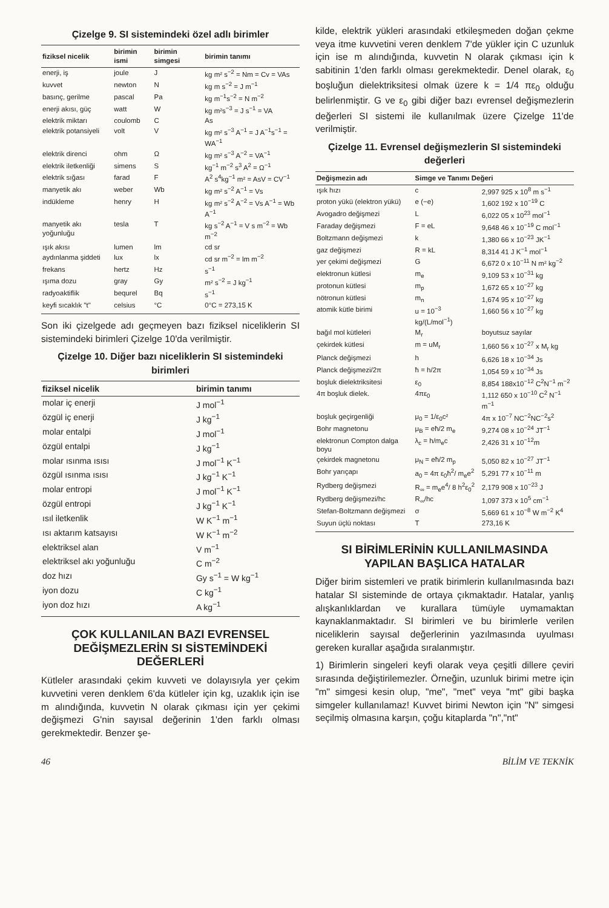Çizelge 9. SI sistemindeki özel adlı birimler
| fiziksel nicelik | birimin ismi | birimin simgesi | birimin tanımı |
| --- | --- | --- | --- |
| enerji, iş | joule | J | kg m² s<sup>−2</sup> = Nm = Cv = VAs |
| kuvvet | newton | N | kg m s<sup>−2</sup> = J m<sup>−1</sup> |
| basınç, gerilme | pascal | Pa | kg m<sup>−1</sup>s<sup>−2</sup> = N m<sup>−2</sup> |
| enerji akısı, güç | watt | W | kg m²s<sup>−3</sup> = J s<sup>−1</sup> = VA |
| elektrik miktarı | coulomb | C | As |
| elektrik potansiyeli | volt | V | kg m² s<sup>−3</sup> A<sup>−1</sup> = J A<sup>−1</sup>s<sup>−1</sup> = WA<sup>−1</sup> |
| elektrik direnci | ohm | Ω | kg m² s<sup>−3</sup> A<sup>−2</sup> = VA<sup>−1</sup> |
| elektrik iletkenliği | simens | S | kg<sup>−1</sup> m<sup>−2</sup> s<sup>3</sup> A<sup>2</sup> = Ω<sup>−1</sup> |
| elektrik sığası | farad | F | A<sup>2</sup> s<sup>4</sup>kg<sup>−1</sup> m² = AsV = CV<sup>−1</sup> |
| manyetik akı | weber | Wb | kg m² s<sup>−2</sup> A<sup>−1</sup> = Vs |
| indükleme | henry | H | kg m² s<sup>−2</sup> A<sup>−2</sup> = Vs A<sup>−1</sup> = Wb A<sup>−1</sup> |
| manyetik akı yoğunluğu | tesla | T | kg s<sup>−2</sup> A<sup>−1</sup> = V s m<sup>−2</sup> = Wb m<sup>−2</sup> |
| ışık akısı | lumen | lm | cd sr |
| aydınlanma şiddeti | lux | lx | cd sr m<sup>−2</sup> = lm m<sup>−2</sup> |
| frekans | hertz | Hz | s<sup>−1</sup> |
| ışıma dozu | gray | Gy | m² s<sup>−2</sup> = J kg<sup>−1</sup> |
| radyoaktiflik | bequrel | Bq | s<sup>−1</sup> |
| keyfi sıcaklık "t" | celsius | °C | 0°C = 273,15 K |
Son iki çizelgede adı geçmeyen bazı fiziksel niceliklerin SI sistemindeki birimleri Çizelge 10'da verilmiştir.
Çizelge 10. Diğer bazı niceliklerin SI sistemindeki birimleri
| fiziksel nicelik | birimin tanımı |
| --- | --- |
| molar iç enerji | J mol<sup>−1</sup> |
| özgül iç enerji | J kg<sup>−1</sup> |
| molar entalpi | J mol<sup>−1</sup> |
| özgül entalpi | J kg<sup>−1</sup> |
| molar ısınma ısısı | J mol<sup>−1</sup> K<sup>−1</sup> |
| özgül ısınma ısısı | J kg<sup>−1</sup> K<sup>−1</sup> |
| molar entropi | J mol<sup>−1</sup> K<sup>−1</sup> |
| özgül entropi | J kg<sup>−1</sup> K<sup>−1</sup> |
| ısıl iletkenlik | W K<sup>−1</sup> m<sup>−1</sup> |
| ısı aktarım katsayısı | W K<sup>−1</sup> m<sup>−2</sup> |
| elektriksel alan | V m<sup>−1</sup> |
| elektriksel akı yoğunluğu | C m<sup>−2</sup> |
| doz hızı | Gy s<sup>−1</sup> = W kg<sup>−1</sup> |
| iyon dozu | C kg<sup>−1</sup> |
| iyon doz hızı | A kg<sup>−1</sup> |
ÇOK KULLANILAN BAZI EVRENSEL DEĞİŞMEZLERİN SI SİSTEMİNDEKİ DEĞERLERİ
Kütleler arasındaki çekim kuvveti ve dolayısıyla yer çekim kuvvetini veren denklem 6'da kütleler için kg, uzaklık için ise m alındığında, kuvvetin N olarak çıkması için yer çekimi değişmezi G'nin sayısal değerinin 1'den farklı olması gerekmektedir. Benzer şe-
kilde, elektrik yükleri arasındaki etkileşmeden doğan çekme veya itme kuvvetini veren denklem 7'de yükler için C uzunluk için ise m alındığında, kuvvetin N olarak çıkması için k sabitinin 1'den farklı olması gerekmektedir. Denel olarak, ε<sub>0</sub> boşluğun dielektriksitesi olmak üzere k = 1/4 πε<sub>0</sub> olduğu belirlenmiştir. G ve ε<sub>0</sub> gibi diğer bazı evrensel değişmezlerin değerleri SI sistemi ile kullanılmak üzere Çizelge 11'de verilmiştir.
Çizelge 11. Evrensel değişmezlerin SI sistemindeki değerleri
| Değişmezin adı | Simge ve Tanımı Değeri | |
| --- | --- | --- |
| ışık hızı | c | 2,997 925 x 10<sup>8</sup> m s<sup>−1</sup> |
| proton yükü (elektron yükü) | e (−e) | 1,602 192 x 10<sup>−19</sup> C |
| Avogadro değişmezi | L | 6,022 05 x 10<sup>23</sup> mol<sup>−1</sup> |
| Faraday değişmezi | F = eL | 9,648 46 x 10<sup>−19</sup> C mol<sup>−1</sup> |
| Boltzmann değişmezi | k | 1,380 66 x 10<sup>−23</sup> JK<sup>−1</sup> |
| gaz değişmezi | R = kL | 8,314 41 J K<sup>−1</sup> mol<sup>−1</sup> |
| yer çekimi değişmezi | G | 6,672 0 x 10<sup>−11</sup> N m² kg<sup>−2</sup> |
| elektronun kütlesi | m<sub>e</sub> | 9,109 53 x 10<sup>−31</sup> kg |
| protonun kütlesi | m<sub>p</sub> | 1,672 65 x 10<sup>−27</sup> kg |
| nötronun kütlesi | m<sub>n</sub> | 1,674 95 x 10<sup>−27</sup> kg |
| atomik kütle birimi | u = 10<sup>−3</sup> kg/(L/mol<sup>−1</sup>) | 1,660 56 x 10<sup>−27</sup> kg |
| bağıl mol kütleleri | M<sub>r</sub> | boyutsuz sayılar |
| çekirdek kütlesi | m = uM<sub>r</sub> | 1,660 56 x 10<sup>−27</sup> x M<sub>r</sub> kg |
| Planck değişmezi | h | 6,626 18 x 10<sup>−34</sup> Js |
| Planck değişmezi/2π | ħ = h/2π | 1,054 59 x 10<sup>−34</sup> Js |
| boşluk dielektriksitesi | ε<sub>0</sub> | 8,854 188x10<sup>−12</sup> C<sup>2</sup>N<sup>−1</sup> m<sup>−2</sup> |
| 4π boşluk dielek. | 4πε<sub>0</sub> | 1,112 650 x 10<sup>−10</sup> C<sup>2</sup> N<sup>−1</sup> m<sup>−1</sup> |
| boşluk geçirgenliği | μ<sub>0</sub> = 1/ε<sub>0</sub>c² | 4π x 10<sup>−7</sup> NC<sup>−2</sup>NC<sup>−2</sup>s<sup>2</sup> |
| Bohr magnetonu | μ<sub>B</sub> = eħ/2 m<sub>e</sub> | 9,274 08 x 10<sup>−24</sup> JT<sup>−1</sup> |
| elektronun Compton dalga boyu | λ<sub>c</sub> = h/m<sub>e</sub>c | 2,426 31 x 10<sup>−12</sup>m |
| çekirdek magnetonu | μ<sub>N</sub> = eħ/2 m<sub>p</sub> | 5,050 82 x 10<sup>−27</sup> JT<sup>−1</sup> |
| Bohr yarıçapı | a<sub>0</sub> = 4π ε<sub>0</sub>ħ<sup>2</sup>/ m<sub>e</sub>e<sup>2</sup> | 5,291 77 x 10<sup>−11</sup> m |
| Rydberg değişmezi | R<sub>∞</sub> = m<sub>e</sub>e<sup>4</sup>/ 8 h<sup>2</sup>ε<sub>0</sub><sup>2</sup> | 2,179 908 x 10<sup>−23</sup> J |
| Rydberg değişmezi/hc | R<sub>∞</sub>/hc | 1,097 373 x 10<sup>5</sup> cm<sup>−1</sup> |
| Stefan-Boltzmann değişmezi | σ | 5,669 61 x 10<sup>−8</sup> W m<sup>−2</sup> K<sup>4</sup> |
| Suyun üçlü noktası | T | 273,16 K |
SI BİRİMLERİNİN KULLANILMASINDA YAPILAN BAŞLICA HATALAR
Diğer birim sistemleri ve pratik birimlerin kullanılmasında bazı hatalar SI sisteminde de ortaya çıkmaktadır. Hatalar, yanlış alışkanlıklardan ve kurallara tümüyle uymamaktan kaynaklanmaktadır. SI birimleri ve bu birimlerle verilen niceliklerin sayısal değerlerinin yazılmasında uyulması gereken kurallar aşağıda sıralanmıştır.
1) Birimlerin singeleri keyfi olarak veya çeşitli dillere çeviri sırasında değiştirilemezler. Örneğin, uzunluk birimi metre için "m" simgesi kesin olup, "me", "met" veya "mt" gibi başka simgeler kullanılamaz! Kuvvet birimi Newton için "N" simgesi seçilmiş olmasına karşın, çoğu kitaplarda "n","nt"
46 BİLİM VE TEKNİK